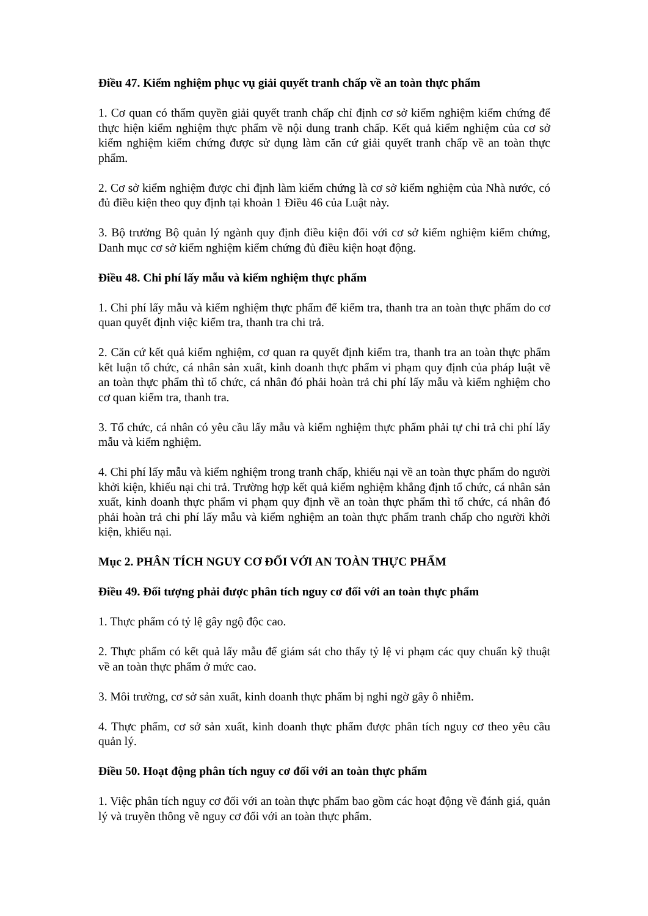Điều 47. Kiểm nghiệm phục vụ giải quyết tranh chấp về an toàn thực phẩm
1. Cơ quan có thẩm quyền giải quyết tranh chấp chỉ định cơ sở kiểm nghiệm kiểm chứng để thực hiện kiểm nghiệm thực phẩm về nội dung tranh chấp. Kết quả kiểm nghiệm của cơ sở kiểm nghiệm kiểm chứng được sử dụng làm căn cứ giải quyết tranh chấp về an toàn thực phẩm.
2. Cơ sở kiểm nghiệm được chỉ định làm kiểm chứng là cơ sở kiểm nghiệm của Nhà nước, có đủ điều kiện theo quy định tại khoản 1 Điều 46 của Luật này.
3. Bộ trưởng Bộ quản lý ngành quy định điều kiện đối với cơ sở kiểm nghiệm kiểm chứng, Danh mục cơ sở kiểm nghiệm kiểm chứng đủ điều kiện hoạt động.
Điều 48. Chi phí lấy mẫu và kiểm nghiệm thực phẩm
1. Chi phí lấy mẫu và kiểm nghiệm thực phẩm để kiểm tra, thanh tra an toàn thực phẩm do cơ quan quyết định việc kiểm tra, thanh tra chi trả.
2. Căn cứ kết quả kiểm nghiệm, cơ quan ra quyết định kiểm tra, thanh tra an toàn thực phẩm kết luận tổ chức, cá nhân sản xuất, kinh doanh thực phẩm vi phạm quy định của pháp luật về an toàn thực phẩm thì tổ chức, cá nhân đó phải hoàn trả chi phí lấy mẫu và kiểm nghiệm cho cơ quan kiểm tra, thanh tra.
3. Tổ chức, cá nhân có yêu cầu lấy mẫu và kiểm nghiệm thực phẩm phải tự chi trả chi phí lấy mẫu và kiểm nghiệm.
4. Chi phí lấy mẫu và kiểm nghiệm trong tranh chấp, khiếu nại về an toàn thực phẩm do người khởi kiện, khiếu nại chi trả. Trường hợp kết quả kiểm nghiệm khẳng định tổ chức, cá nhân sản xuất, kinh doanh thực phẩm vi phạm quy định về an toàn thực phẩm thì tổ chức, cá nhân đó phải hoàn trả chi phí lấy mẫu và kiểm nghiệm an toàn thực phẩm tranh chấp cho người khởi kiện, khiếu nại.
Mục 2. PHÂN TÍCH NGUY CƠ ĐỐI VỚI AN TOÀN THỰC PHẨM
Điều 49. Đối tượng phải được phân tích nguy cơ đối với an toàn thực phẩm
1. Thực phẩm có tỷ lệ gây ngộ độc cao.
2. Thực phẩm có kết quả lấy mẫu để giám sát cho thấy tỷ lệ vi phạm các quy chuẩn kỹ thuật về an toàn thực phẩm ở mức cao.
3. Môi trường, cơ sở sản xuất, kinh doanh thực phẩm bị nghi ngờ gây ô nhiễm.
4. Thực phẩm, cơ sở sản xuất, kinh doanh thực phẩm được phân tích nguy cơ theo yêu cầu quản lý.
Điều 50. Hoạt động phân tích nguy cơ đối với an toàn thực phẩm
1. Việc phân tích nguy cơ đối với an toàn thực phẩm bao gồm các hoạt động về đánh giá, quản lý và truyền thông về nguy cơ đối với an toàn thực phẩm.